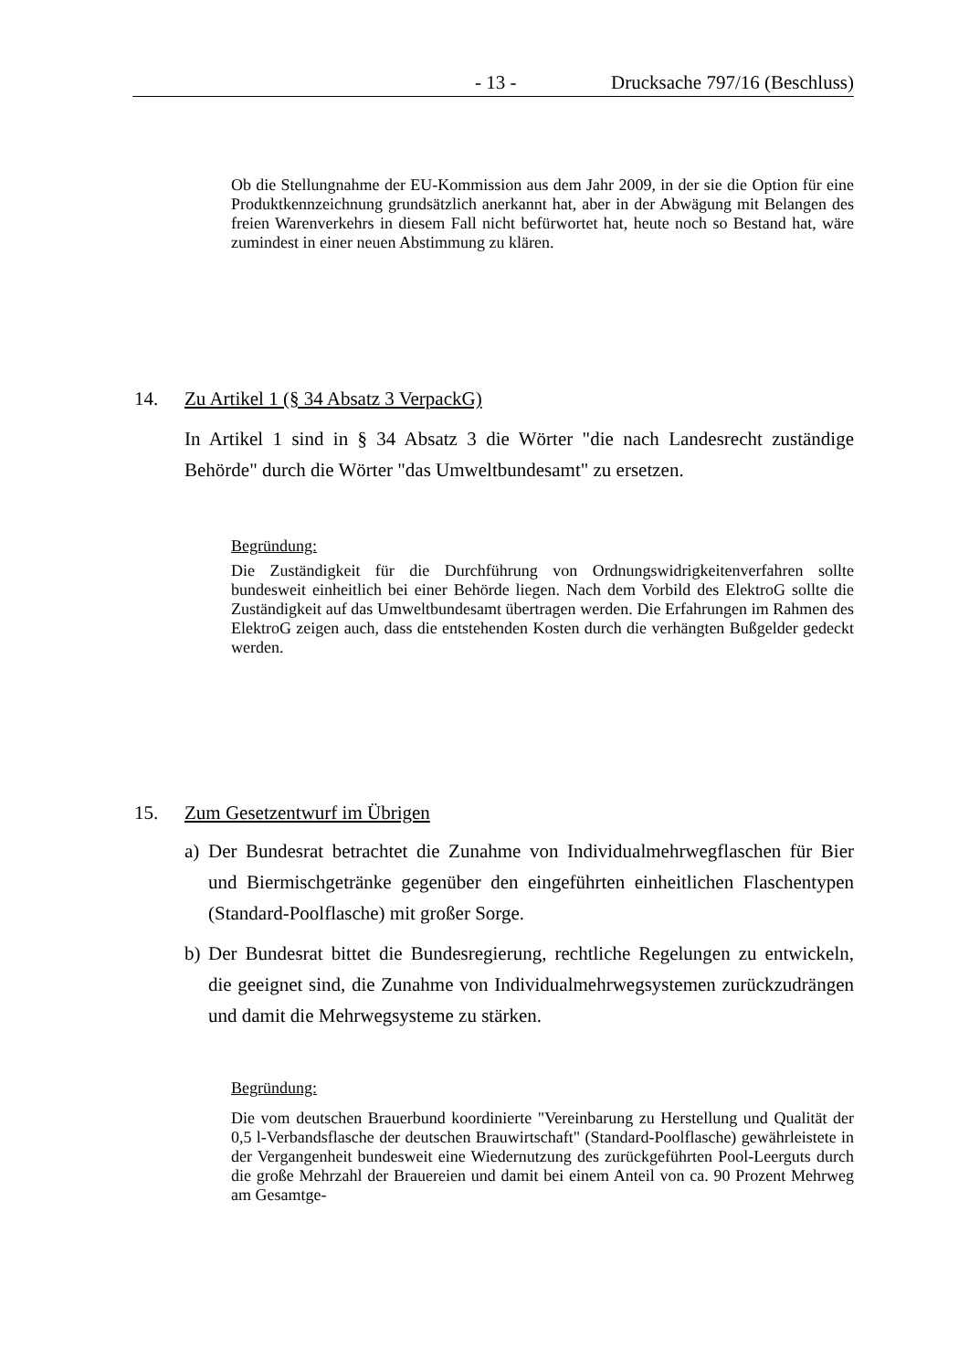- 13 - Drucksache 797/16 (Beschluss)
Ob die Stellungnahme der EU-Kommission aus dem Jahr 2009, in der sie die Option für eine Produktkennzeichnung grundsätzlich anerkannt hat, aber in der Abwägung mit Belangen des freien Warenverkehrs in diesem Fall nicht befürwortet hat, heute noch so Bestand hat, wäre zumindest in einer neuen Abstimmung zu klären.
14. Zu Artikel 1 (§ 34 Absatz 3 VerpackG)
In Artikel 1 sind in § 34 Absatz 3 die Wörter "die nach Landesrecht zuständige Behörde" durch die Wörter "das Umweltbundesamt" zu ersetzen.
Begründung:
Die Zuständigkeit für die Durchführung von Ordnungswidrigkeitenverfahren sollte bundesweit einheitlich bei einer Behörde liegen. Nach dem Vorbild des ElektroG sollte die Zuständigkeit auf das Umweltbundesamt übertragen werden. Die Erfahrungen im Rahmen des ElektroG zeigen auch, dass die entstehenden Kosten durch die verhängten Bußgelder gedeckt werden.
15. Zum Gesetzentwurf im Übrigen
a) Der Bundesrat betrachtet die Zunahme von Individualmehrwegflaschen für Bier und Biermischgetränke gegenüber den eingeführten einheitlichen Flaschentypen (Standard-Poolflasche) mit großer Sorge.
b) Der Bundesrat bittet die Bundesregierung, rechtliche Regelungen zu entwickeln, die geeignet sind, die Zunahme von Individualmehrwegsystemen zurückzudrängen und damit die Mehrwegsysteme zu stärken.
Begründung:
Die vom deutschen Brauerbund koordinierte "Vereinbarung zu Herstellung und Qualität der 0,5 l-Verbandsflasche der deutschen Brauwirtschaft" (Standard-Poolflasche) gewährleistete in der Vergangenheit bundesweit eine Wiedernutzung des zurückgeführten Pool-Leerguts durch die große Mehrzahl der Brauereien und damit bei einem Anteil von ca. 90 Prozent Mehrweg am Gesamtge-